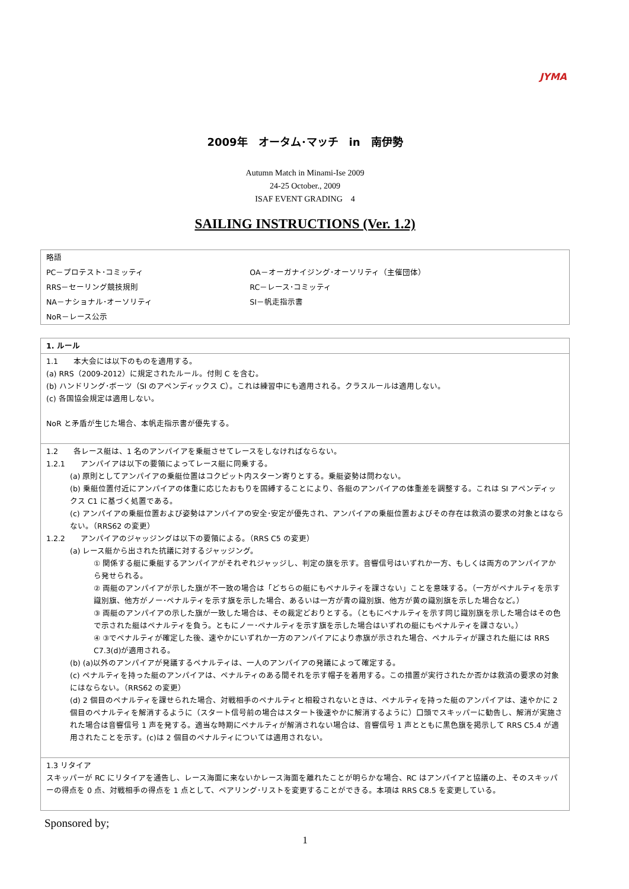JYMA
2009年　オータム･マッチ　in　南伊勢
Autumn Match in Minami-Ise 2009
24-25 October., 2009
ISAF EVENT GRADING　4
SAILING INSTRUCTIONS (Ver. 1.2)
| 略語 | |
| PC－プロテスト･コミッティ | OA－オーガナイジング･オーソリティ（主催団体） |
| RRS－セーリング競技規則 | RC－レース･コミッティ |
| NA－ナショナル･オーソリティ | SI－帆走指示書 |
| NoR－レース公示 | |
| 1. ルール |
| 1.1 本大会には以下のものを適用する。 (a) RRS（2009-2012）に規定されたルール。付則 C を含む。 (b) ハンドリング･ボーツ（SI のアペンディックス C）。これは練習中にも適用される。クラスルールは適用しない。 (c) 各国協会規定は適用しない。 NoR と矛盾が生じた場合、本帆走指示書が優先する。 |
| 1.2 各レース艇は、1 名のアンパイアを乗艇させてレースをしなければならない。 1.2.1 アンパイアは以下の要領によってレース艇に同乗する。 (a) 原則としてアンパイアの乗艇位置はコクピット内スターン寄りとする。乗艇姿勢は問わない。 (b) 乗艇位置付近にアンパイアの体重に応じたおもりを固縛することにより、各艇のアンパイアの体重差を調整する。これは SI アペンディックス C1 に基づく処置である。 (c) アンパイアの乗艇位置および姿勢はアンパイアの安全･安定が優先され、アンパイアの乗艇位置およびその存在は救済の要求の対象とはならない。（RRS62 の変更） 1.2.2 アンパイアのジャッジングは以下の要領による。（RRS C5 の変更） (a) レース艇から出された抗議に対するジャッジング。 ① 関係する艇に乗艇するアンパイアがそれぞれジャッジし、判定の旗を示す。音響信号はいずれか一方、もしくは両方のアンパイアから発せられる。 ② 両艇のアンパイアが示した旗が不一致の場合は「どちらの艇にもペナルティを課さない」ことを意味する。（一方がペナルティを示す識別旗、他方がノー･ペナルティを示す旗を示した場合、あるいは一方が青の識別旗、他方が黄の識別旗を示した場合など。） ③ 両艇のアンパイアの示した旗が一致した場合は、その裁定どおりとする。（ともにペナルティを示す同じ識別旗を示した場合はその色で示された艇はペナルティを負う。ともにノー･ペナルティを示す旗を示した場合はいずれの艇にもペナルティを課さない。） ④ ③でペナルティが確定した後、速やかにいずれか一方のアンパイアにより赤旗が示された場合、ペナルティが課された艇には RRS C7.3(d)が適用される。 (b) (a)以外のアンパイアが発議するペナルティは、一人のアンパイアの発議によって確定する。 (c) ペナルティを持った艇のアンパイアは、ペナルティのある間それを示す帽子を着用する。この措置が実行されたか否かは救済の要求の対象にはならない。（RRS62 の変更） (d) 2 個目のペナルティを課せられた場合、対戦相手のペナルティと相殺されないときは、ペナルティを持った艇のアンパイアは、速やかに 2 個目のペナルティを解消するように（スタート信号前の場合はスタート後速やかに解消するように）口頭でスキッパーに勧告し、解消が実施された場合は音響信号 1 声を発する。適当な時期にペナルティが解消されない場合は、音響信号 1 声とともに黒色旗を掲示して RRS C5.4 が適用されたことを示す。(c)は 2 個目のペナルティについては適用されない。 |
| 1.3 リタイア スキッパーが RC にリタイアを通告し、レース海面に来ないかレース海面を離れたことが明らかな場合、RC はアンパイアと協議の上、そのスキッパーの得点を 0 点、対戦相手の得点を 1 点として、ペアリング･リストを変更することができる。本項は RRS C8.5 を変更している。 |
Sponsored by;
1